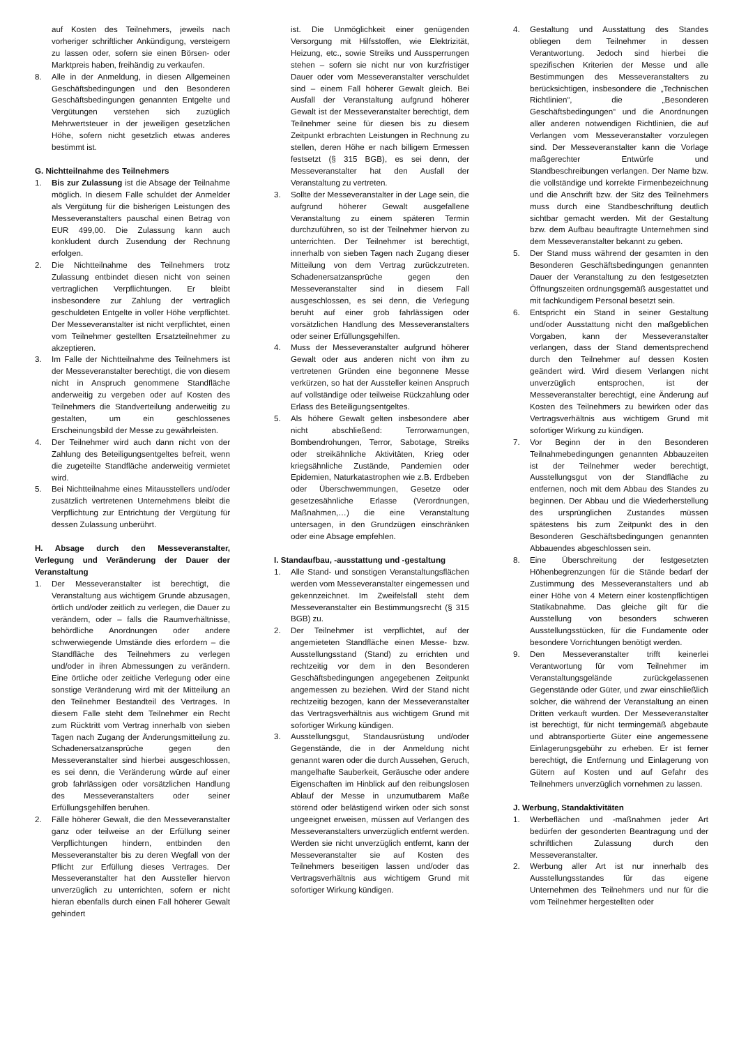auf Kosten des Teilnehmers, jeweils nach vorheriger schriftlicher Ankündigung, versteigern zu lassen oder, sofern sie einen Börsen- oder Marktpreis haben, freihändig zu verkaufen.
8. Alle in der Anmeldung, in diesen Allgemeinen Geschäftsbedingungen und den Besonderen Geschäftsbedingungen genannten Entgelte und Vergütungen verstehen sich zuzüglich Mehrwertsteuer in der jeweiligen gesetzlichen Höhe, sofern nicht gesetzlich etwas anderes bestimmt ist.
G. Nichtteilnahme des Teilnehmers
1. Bis zur Zulassung ist die Absage der Teilnahme möglich. In diesem Falle schuldet der Anmelder als Vergütung für die bisherigen Leistungen des Messeveranstalters pauschal einen Betrag von EUR 499,00. Die Zulassung kann auch konkludent durch Zusendung der Rechnung erfolgen.
2. Die Nichtteilnahme des Teilnehmers trotz Zulassung entbindet diesen nicht von seinen vertraglichen Verpflichtungen. Er bleibt insbesondere zur Zahlung der vertraglich geschuldeten Entgelte in voller Höhe verpflichtet. Der Messeveranstalter ist nicht verpflichtet, einen vom Teilnehmer gestellten Ersatzteilnehmer zu akzeptieren.
3. Im Falle der Nichtteilnahme des Teilnehmers ist der Messeveranstalter berechtigt, die von diesem nicht in Anspruch genommene Standfläche anderweitig zu vergeben oder auf Kosten des Teilnehmers die Standverteilung anderweitig zu gestalten, um ein geschlossenes Erscheinungsbild der Messe zu gewährleisten.
4. Der Teilnehmer wird auch dann nicht von der Zahlung des Beteiligungsentgeltes befreit, wenn die zugeteilte Standfläche anderweitig vermietet wird.
5. Bei Nichtteilnahme eines Mitausstellers und/oder zusätzlich vertretenen Unternehmens bleibt die Verpflichtung zur Entrichtung der Vergütung für dessen Zulassung unberührt.
H. Absage durch den Messeveranstalter, Verlegung und Veränderung der Dauer der Veranstaltung
1. Der Messeveranstalter ist berechtigt, die Veranstaltung aus wichtigem Grunde abzusagen, örtlich und/oder zeitlich zu verlegen, die Dauer zu verändern, oder – falls die Raumverhältnisse, behördliche Anordnungen oder andere schwerwiegende Umstände dies erfordern – die Standfläche des Teilnehmers zu verlegen und/oder in ihren Abmessungen zu verändern. Eine örtliche oder zeitliche Verlegung oder eine sonstige Veränderung wird mit der Mitteilung an den Teilnehmer Bestandteil des Vertrages. In diesem Falle steht dem Teilnehmer ein Recht zum Rücktritt vom Vertrag innerhalb von sieben Tagen nach Zugang der Änderungsmitteilung zu. Schadenersatzansprüche gegen den Messeveranstalter sind hierbei ausgeschlossen, es sei denn, die Veränderung würde auf einer grob fahrlässigen oder vorsätzlichen Handlung des Messeveranstalters oder seiner Erfüllungsgehilfen beruhen.
2. Fälle höherer Gewalt, die den Messeveranstalter ganz oder teilweise an der Erfüllung seiner Verpflichtungen hindern, entbinden den Messeveranstalter bis zu deren Wegfall von der Pflicht zur Erfüllung dieses Vertrages. Der Messeveranstalter hat den Aussteller hiervon unverzüglich zu unterrichten, sofern er nicht hieran ebenfalls durch einen Fall höherer Gewalt gehindert
ist. Die Unmöglichkeit einer genügenden Versorgung mit Hilfsstoffen, wie Elektrizität, Heizung, etc., sowie Streiks und Aussperrungen stehen – sofern sie nicht nur von kurzfristiger Dauer oder vom Messeveranstalter verschuldet sind – einem Fall höherer Gewalt gleich. Bei Ausfall der Veranstaltung aufgrund höherer Gewalt ist der Messeveranstalter berechtigt, dem Teilnehmer seine für diesen bis zu diesem Zeitpunkt erbrachten Leistungen in Rechnung zu stellen, deren Höhe er nach billigem Ermessen festsetzt (§ 315 BGB), es sei denn, der Messeveranstalter hat den Ausfall der Veranstaltung zu vertreten.
3. Sollte der Messeveranstalter in der Lage sein, die aufgrund höherer Gewalt ausgefallene Veranstaltung zu einem späteren Termin durchzuführen, so ist der Teilnehmer hiervon zu unterrichten. Der Teilnehmer ist berechtigt, innerhalb von sieben Tagen nach Zugang dieser Mitteilung von dem Vertrag zurückzutreten. Schadenersatzansprüche gegen den Messeveranstalter sind in diesem Fall ausgeschlossen, es sei denn, die Verlegung beruht auf einer grob fahrlässigen oder vorsätzlichen Handlung des Messeveranstalters oder seiner Erfüllungsgehilfen.
4. Muss der Messeveranstalter aufgrund höherer Gewalt oder aus anderen nicht von ihm zu vertretenen Gründen eine begonnene Messe verkürzen, so hat der Aussteller keinen Anspruch auf vollständige oder teilweise Rückzahlung oder Erlass des Beteiligungsentgeltes.
5. Als höhere Gewalt gelten insbesondere aber nicht abschließend: Terrorwarnungen, Bombendrohungen, Terror, Sabotage, Streiks oder streikähnliche Aktivitäten, Krieg oder kriegsähnliche Zustände, Pandemien oder Epidemien, Naturkatastrophen wie z.B. Erdbeben oder Überschwemmungen, Gesetze oder gesetzesähnliche Erlasse (Verordnungen, Maßnahmen,…) die eine Veranstaltung untersagen, in den Grundzügen einschränken oder eine Absage empfehlen.
I. Standaufbau, -ausstattung und -gestaltung
1. Alle Stand- und sonstigen Veranstaltungsflächen werden vom Messeveranstalter eingemessen und gekennzeichnet. Im Zweifelsfall steht dem Messeveranstalter ein Bestimmungsrecht (§ 315 BGB) zu.
2. Der Teilnehmer ist verpflichtet, auf der angemieteten Standfläche einen Messe- bzw. Ausstellungsstand (Stand) zu errichten und rechtzeitig vor dem in den Besonderen Geschäftsbedingungen angegebenen Zeitpunkt angemessen zu beziehen. Wird der Stand nicht rechtzeitig bezogen, kann der Messeveranstalter das Vertragsverhältnis aus wichtigem Grund mit sofortiger Wirkung kündigen.
3. Ausstellungsgut, Standausrüstung und/oder Gegenstände, die in der Anmeldung nicht genannt waren oder die durch Aussehen, Geruch, mangelhafte Sauberkeit, Geräusche oder andere Eigenschaften im Hinblick auf den reibungslosen Ablauf der Messe in unzumutbarem Maße störend oder belästigend wirken oder sich sonst ungeeignet erweisen, müssen auf Verlangen des Messeveranstalters unverzüglich entfernt werden. Werden sie nicht unverzüglich entfernt, kann der Messeveranstalter sie auf Kosten des Teilnehmers beseitigen lassen und/oder das Vertragsverhältnis aus wichtigem Grund mit sofortiger Wirkung kündigen.
4. Gestaltung und Ausstattung des Standes obliegen dem Teilnehmer in dessen Verantwortung. Jedoch sind hierbei die spezifischen Kriterien der Messe und alle Bestimmungen des Messeveranstalters zu berücksichtigen, insbesondere die „Technischen Richtlinien“, die „Besonderen Geschäftsbedingungen“ und die Anordnungen aller anderen notwendigen Richtlinien, die auf Verlangen vom Messeveranstalter vorzulegen sind. Der Messeveranstalter kann die Vorlage maßgerechter Entwürfe und Standbeschreibungen verlangen. Der Name bzw. die vollständige und korrekte Firmenbezeichnung und die Anschrift bzw. der Sitz des Teilnehmers muss durch eine Standbeschriftung deutlich sichtbar gemacht werden. Mit der Gestaltung bzw. dem Aufbau beauftragte Unternehmen sind dem Messeveranstalter bekannt zu geben.
5. Der Stand muss während der gesamten in den Besonderen Geschäftsbedingungen genannten Dauer der Veranstaltung zu den festgesetzten Öffnungszeiten ordnungsgemäß ausgestattet und mit fachkundigem Personal besetzt sein.
6. Entspricht ein Stand in seiner Gestaltung und/oder Ausstattung nicht den maßgeblichen Vorgaben, kann der Messeveranstalter verlangen, dass der Stand dementsprechend durch den Teilnehmer auf dessen Kosten geändert wird. Wird diesem Verlangen nicht unverzüglich entsprochen, ist der Messeveranstalter berechtigt, eine Änderung auf Kosten des Teilnehmers zu bewirken oder das Vertragsverhältnis aus wichtigem Grund mit sofortiger Wirkung zu kündigen.
7. Vor Beginn der in den Besonderen Teilnahmebedingungen genannten Abbauzeiten ist der Teilnehmer weder berechtigt, Ausstellungsgut von der Standfläche zu entfernen, noch mit dem Abbau des Standes zu beginnen. Der Abbau und die Wiederherstellung des ursprünglichen Zustandes müssen spätestens bis zum Zeitpunkt des in den Besonderen Geschäftsbedingungen genannten Abbauendes abgeschlossen sein.
8. Eine Überschreitung der festgesetzten Höhenbegrenzungen für die Stände bedarf der Zustimmung des Messeveranstalters und ab einer Höhe von 4 Metern einer kostenpflichtigen Statikabnahme. Das gleiche gilt für die Ausstellung von besonders schweren Ausstellungsstücken, für die Fundamente oder besondere Vorrichtungen benötigt werden.
9. Den Messeveranstalter trifft keinerlei Verantwortung für vom Teilnehmer im Veranstaltungsgelände zurückgelassenen Gegenstände oder Güter, und zwar einschließlich solcher, die während der Veranstaltung an einen Dritten verkauft wurden. Der Messeveranstalter ist berechtigt, für nicht termingemäß abgebaute und abtransportierte Güter eine angemessene Einlagerungsgebühr zu erheben. Er ist ferner berechtigt, die Entfernung und Einlagerung von Gütern auf Kosten und auf Gefahr des Teilnehmers unverzüglich vornehmen zu lassen.
J. Werbung, Standaktivitäten
1. Werbeflächen und -maßnahmen jeder Art bedürfen der gesonderten Beantragung und der schriftlichen Zulassung durch den Messeveranstalter.
2. Werbung aller Art ist nur innerhalb des Ausstellungsstandes für das eigene Unternehmen des Teilnehmers und nur für die vom Teilnehmer hergestellten oder